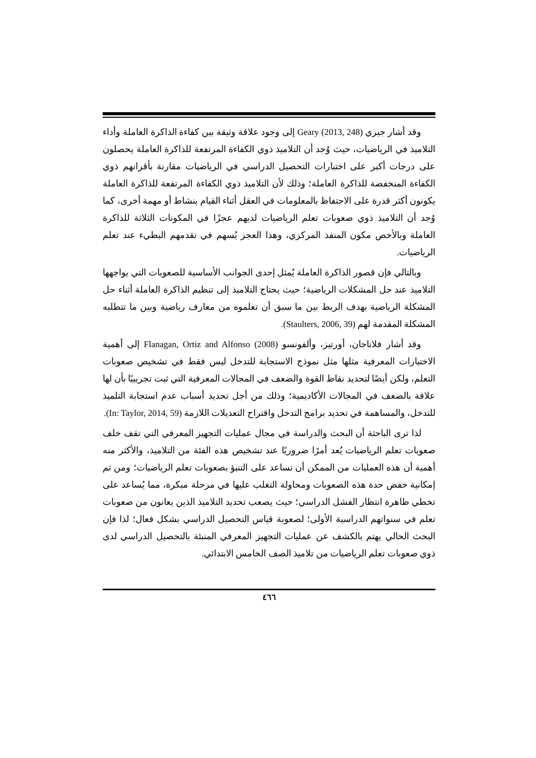وقد أشار جيري Geary (2013, 248) إلى وجود علاقة وثيقة بين كفاءة الذاكرة العاملة وأداء التلاميذ في الرياضيات، حيث وُجد أن التلاميذ ذوي الكفاءة المرتفعة للذاكرة العاملة يحصلون على درجات أكبر على اختبارات التحصيل الدراسي في الرياضيات مقارنة بأقرانهم ذوي الكفاءة المنخفضة للذاكرة العاملة؛ وذلك لأن التلاميذ ذوي الكفاءة المرتفعة للذاكرة العاملة يكونون أكثر قدرة على الاحتفاظ بالمعلومات في العقل أثناء القيام بنشاط أو مهمة أخرى، كما وُجد أن التلاميذ ذوي صعوبات تعلم الرياضيات لديهم عجزًا في المكونات الثلاثة للذاكرة العاملة وبالأخص مكون المنفذ المركزي، وهذا العجز يُسهم في تقدمهم البطيء عند تعلم الرياضيات.
وبالتالي فإن قصور الذاكرة العاملة يُمثل إحدى الجوانب الأساسية للصعوبات التي يواجهها التلاميذ عند حل المشكلات الرياضية؛ حيث يحتاج التلاميذ إلى تنظيم الذاكرة العاملة أثناء حل المشكلة الرياضية بهدف الربط بين ما سبق أن تعلموه من معارف رياضية وبين ما تتطلبه المشكلة المقدمة لهم (Staulters, 2006, 39).
وقد أشار فلاناجان، أورتيز، وألفونسو Flanagan, Ortiz and Alfonso (2008) إلى أهمية الاختبارات المعرفية مثلها مثل نموذج الاستجابة للتدخل ليس فقط في تشخيص صعوبات التعلم، ولكن أيضًا لتحديد نقاط القوة والضعف في المجالات المعرفية التي ثبت تجريبيًا بأن لها علاقة بالضعف في المجالات الأكاديمية؛ وذلك من أجل تحديد أسباب عدم استجابة التلميذ للتدخل، والمساهمة في تحديد برامج التدخل واقتراح التعديلات اللازمة (In: Taylor, 2014, 59).
لذا ترى الباحثة أن البحث والدراسة في مجال عمليات التجهيز المعرفي التي تقف خلف صعوبات تعلم الرياضيات يُعد أمرًا ضروريًا عند تشخيص هذه الفئة من التلاميذ، والأكثر منه أهمية أن هذه العمليات من الممكن أن تساعد على التنبؤ بصعوبات تعلم الرياضيات؛ ومن ثم إمكانية خفض حدة هذه الصعوبات ومحاولة التغلب عليها في مرحلة مبكرة، مما يُساعد على تخطي ظاهرة انتظار الفشل الدراسي؛ حيث يصعب تحديد التلاميذ الذين يعانون من صعوبات تعلم في سنواتهم الدراسية الأولى؛ لصعوبة قياس التحصيل الدراسي بشكل فعال؛ لذا فإن البحث الحالي يهتم بالكشف عن عمليات التجهيز المعرفي المنبئة بالتحصيل الدراسي لدى ذوي صعوبات تعلم الرياضيات من تلاميذ الصف الخامس الابتدائي.
٤٦٦